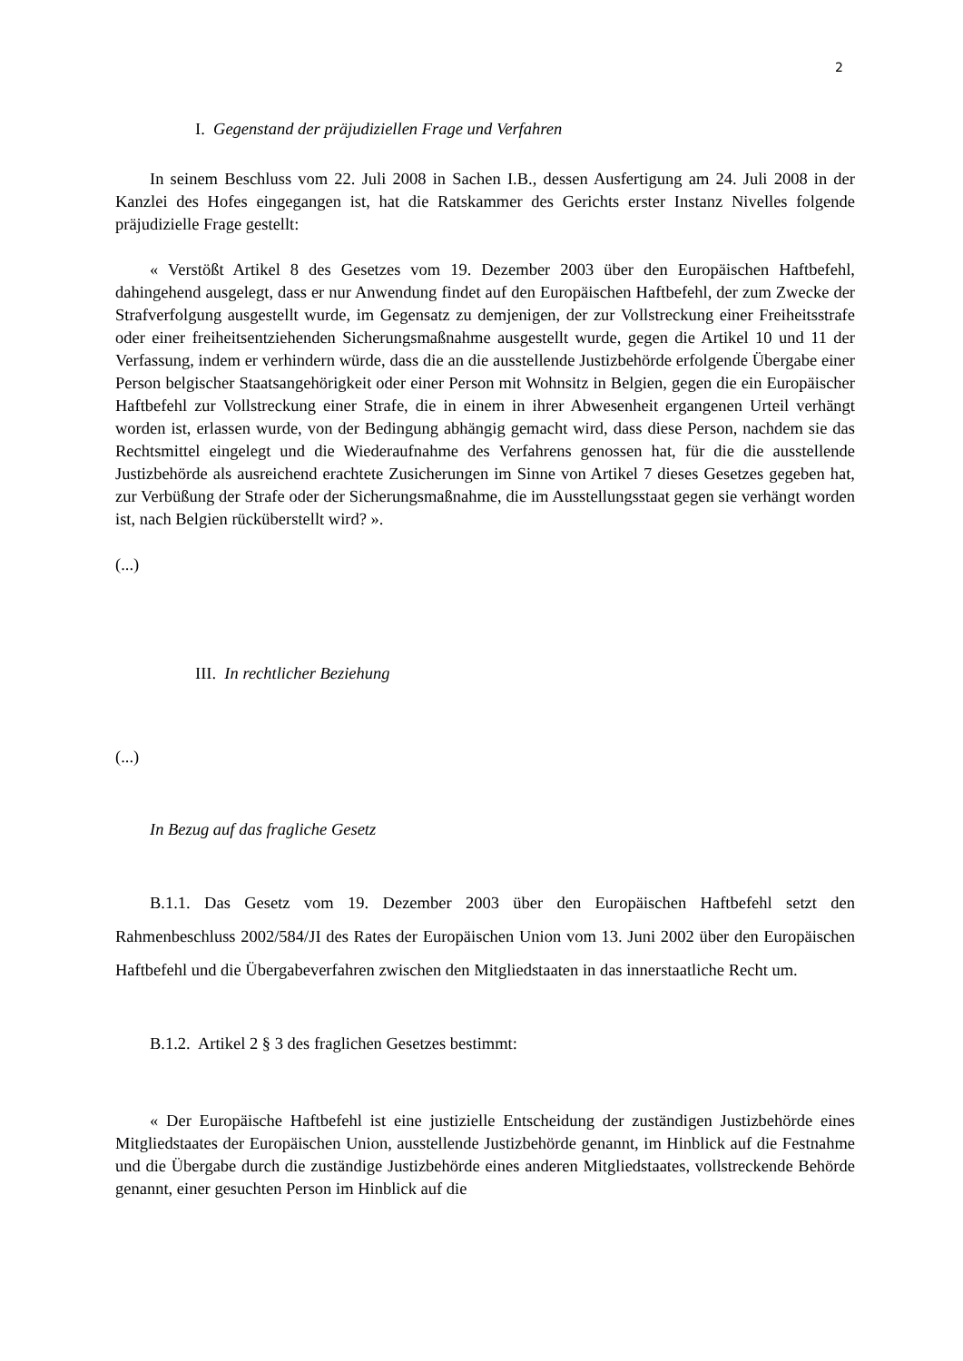2
I. Gegenstand der präjudiziellen Frage und Verfahren
In seinem Beschluss vom 22. Juli 2008 in Sachen I.B., dessen Ausfertigung am 24. Juli 2008 in der Kanzlei des Hofes eingegangen ist, hat die Ratskammer des Gerichts erster Instanz Nivelles folgende präjudizielle Frage gestellt:
« Verstößt Artikel 8 des Gesetzes vom 19. Dezember 2003 über den Europäischen Haftbefehl, dahingehend ausgelegt, dass er nur Anwendung findet auf den Europäischen Haftbefehl, der zum Zwecke der Strafverfolgung ausgestellt wurde, im Gegensatz zu demjenigen, der zur Vollstreckung einer Freiheitsstrafe oder einer freiheitsentziehenden Sicherungsmaßnahme ausgestellt wurde, gegen die Artikel 10 und 11 der Verfassung, indem er verhindern würde, dass die an die ausstellende Justizbehörde erfolgende Übergabe einer Person belgischer Staatsangehörigkeit oder einer Person mit Wohnsitz in Belgien, gegen die ein Europäischer Haftbefehl zur Vollstreckung einer Strafe, die in einem in ihrer Abwesenheit ergangenen Urteil verhängt worden ist, erlassen wurde, von der Bedingung abhängig gemacht wird, dass diese Person, nachdem sie das Rechtsmittel eingelegt und die Wiederaufnahme des Verfahrens genossen hat, für die die ausstellende Justizbehörde als ausreichend erachtete Zusicherungen im Sinne von Artikel 7 dieses Gesetzes gegeben hat, zur Verbüßung der Strafe oder der Sicherungsmaßnahme, die im Ausstellungsstaat gegen sie verhängt worden ist, nach Belgien rücküberstellt wird? ».
(...)
III. In rechtlicher Beziehung
(...)
In Bezug auf das fragliche Gesetz
B.1.1. Das Gesetz vom 19. Dezember 2003 über den Europäischen Haftbefehl setzt den Rahmenbeschluss 2002/584/JI des Rates der Europäischen Union vom 13. Juni 2002 über den Europäischen Haftbefehl und die Übergabeverfahren zwischen den Mitgliedstaaten in das innerstaatliche Recht um.
B.1.2. Artikel 2 § 3 des fraglichen Gesetzes bestimmt:
« Der Europäische Haftbefehl ist eine justizielle Entscheidung der zuständigen Justizbehörde eines Mitgliedstaates der Europäischen Union, ausstellende Justizbehörde genannt, im Hinblick auf die Festnahme und die Übergabe durch die zuständige Justizbehörde eines anderen Mitgliedstaates, vollstreckende Behörde genannt, einer gesuchten Person im Hinblick auf die